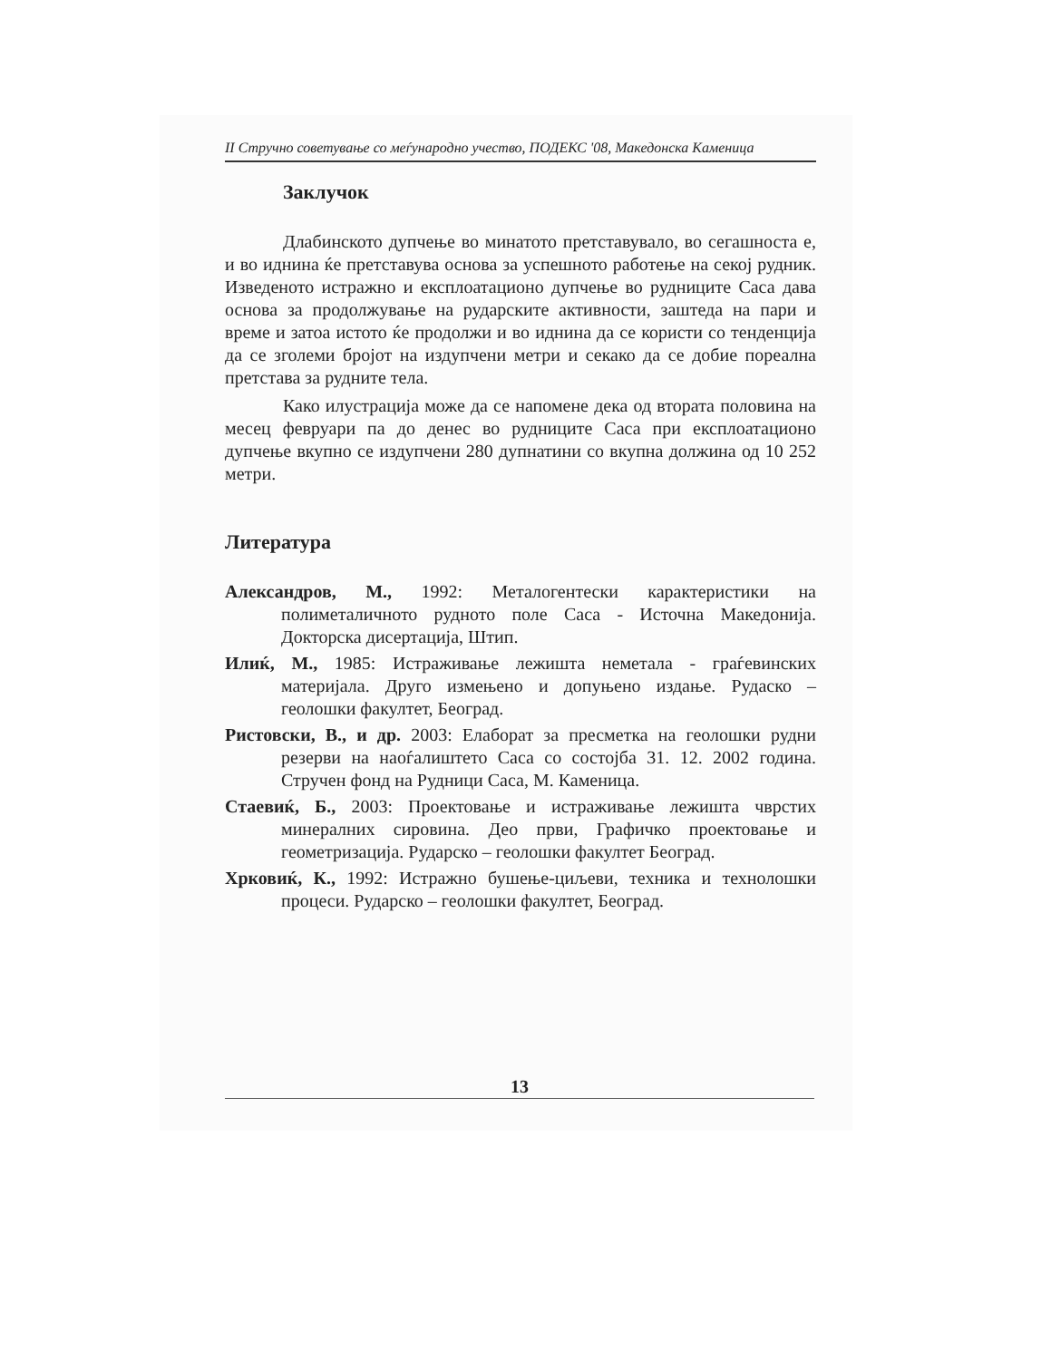II Стручно советување со меѓународно учество, ПОДЕКС '08, Македонска Каменица
Заклучок
Длабинското дупчење во минатото претставувало, во сегашноста е, и во иднина ќе претставува основа за успешното работење на секој рудник. Изведеното истражно и експлоатационо дупчење во рудниците Саса дава основа за продолжување на рударските активности, заштеда на пари и време и затоа истото ќе продолжи и во иднина да се користи со тенденција да се зголеми бројот на издупчени метри и секако да се добие пореална претстава за рудните тела.
Како илустрација може да се напомене дека од втората половина на месец февруари па до денес во рудниците Саса при експлоатационо дупчење вкупно се издупчени 280 дупнатини со вкупна должина од 10 252 метри.
Литература
Александров, М., 1992: Металогентески карактеристики на полиметаличното рудното поле Саса - Источна Македонија. Докторска дисертација, Штип.
Илиќ, М., 1985: Истраживање лежишта неметала - граѓевинских материјала. Друго измењено и допуњено издање. Рудаско – геолошки факултет, Београд.
Ристовски, В., и др. 2003: Елаборат за пресметка на геолошки рудни резерви на наоѓалиштето Саса со состојба 31. 12. 2002 година. Стручен фонд на Рудници Саса, М. Каменица.
Стаевиќ, Б., 2003: Проектовање и истраживање лежишта чврстих минералних сировина. Део први, Графичко проектовање и геометризација. Рударско – геолошки факултет Београд.
Хрковиќ, К., 1992: Истражно бушење-циљеви, техника и технолошки процеси. Рударско – геолошки факултет, Београд.
13